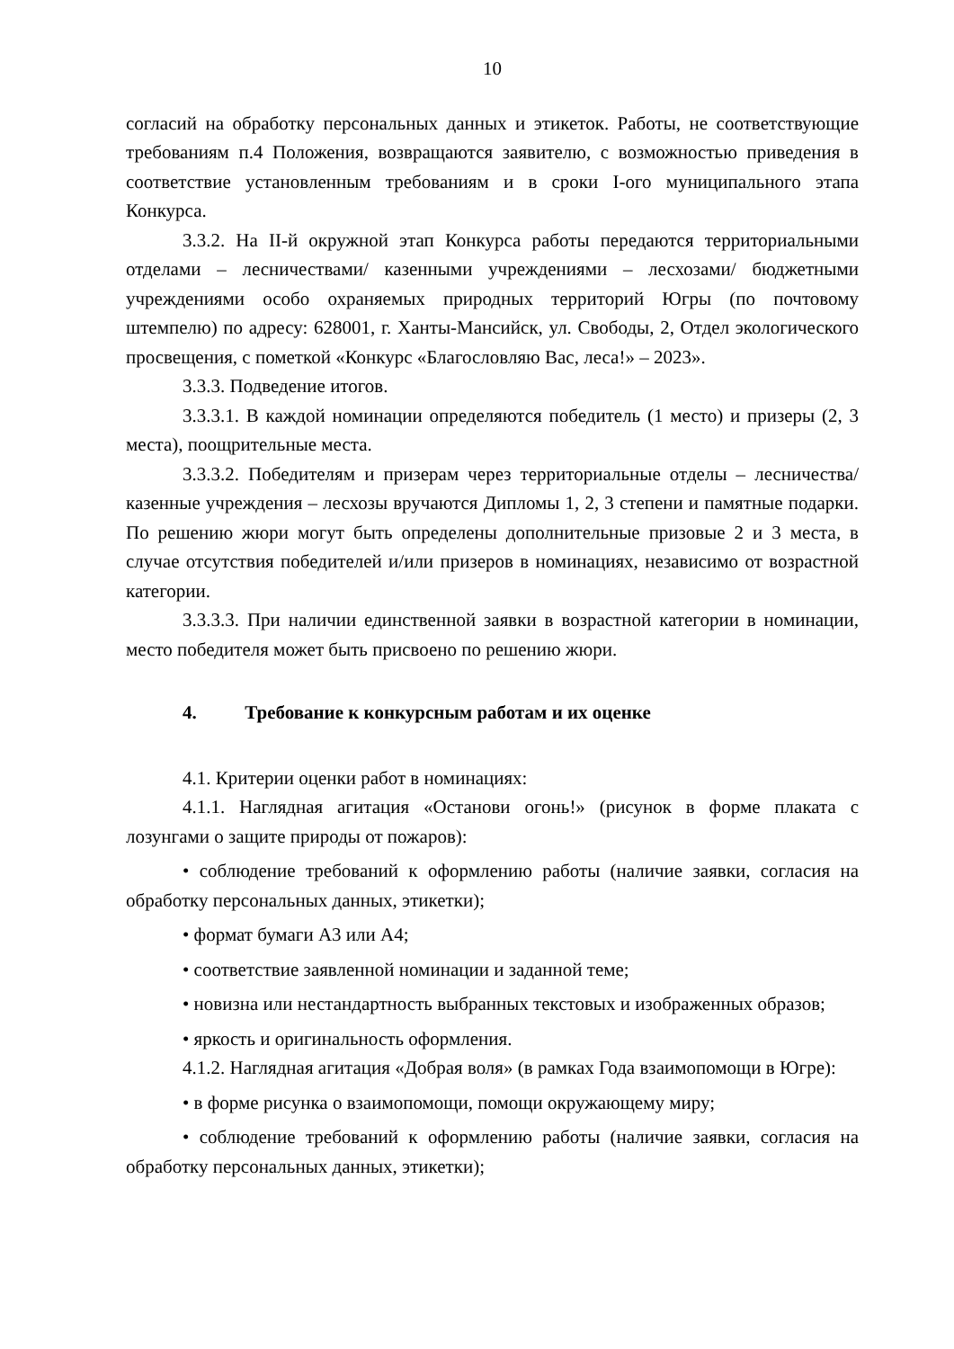10
согласий на обработку персональных данных и этикеток. Работы, не соответствующие требованиям п.4 Положения, возвращаются заявителю, с возможностью приведения в соответствие установленным требованиям и в сроки I-ого муниципального этапа Конкурса.
3.3.2. На II-й окружной этап Конкурса работы передаются территориальными отделами – лесничествами/ казенными учреждениями – лесхозами/ бюджетными учреждениями особо охраняемых природных территорий Югры (по почтовому штемпелю) по адресу: 628001, г. Ханты-Мансийск, ул. Свободы, 2, Отдел экологического просвещения, с пометкой «Конкурс «Благословляю Вас, леса!» – 2023».
3.3.3. Подведение итогов.
3.3.3.1. В каждой номинации определяются победитель (1 место) и призеры (2, 3 места), поощрительные места.
3.3.3.2. Победителям и призерам через территориальные отделы – лесничества/ казенные учреждения – лесхозы вручаются Дипломы 1, 2, 3 степени и памятные подарки. По решению жюри могут быть определены дополнительные призовые 2 и 3 места, в случае отсутствия победителей и/или призеров в номинациях, независимо от возрастной категории.
3.3.3.3. При наличии единственной заявки в возрастной категории в номинации, место победителя может быть присвоено по решению жюри.
4. Требование к конкурсным работам и их оценке
4.1. Критерии оценки работ в номинациях:
4.1.1. Наглядная агитация «Останови огонь!» (рисунок в форме плаката с лозунгами о защите природы от пожаров):
• соблюдение требований к оформлению работы (наличие заявки, согласия на обработку персональных данных, этикетки);
• формат бумаги А3 или А4;
• соответствие заявленной номинации и заданной теме;
• новизна или нестандартность выбранных текстовых и изображенных образов;
• яркость и оригинальность оформления.
4.1.2. Наглядная агитация «Добрая воля» (в рамках Года взаимопомощи в Югре):
• в форме рисунка о взаимопомощи, помощи окружающему миру;
• соблюдение требований к оформлению работы (наличие заявки, согласия на обработку персональных данных, этикетки);